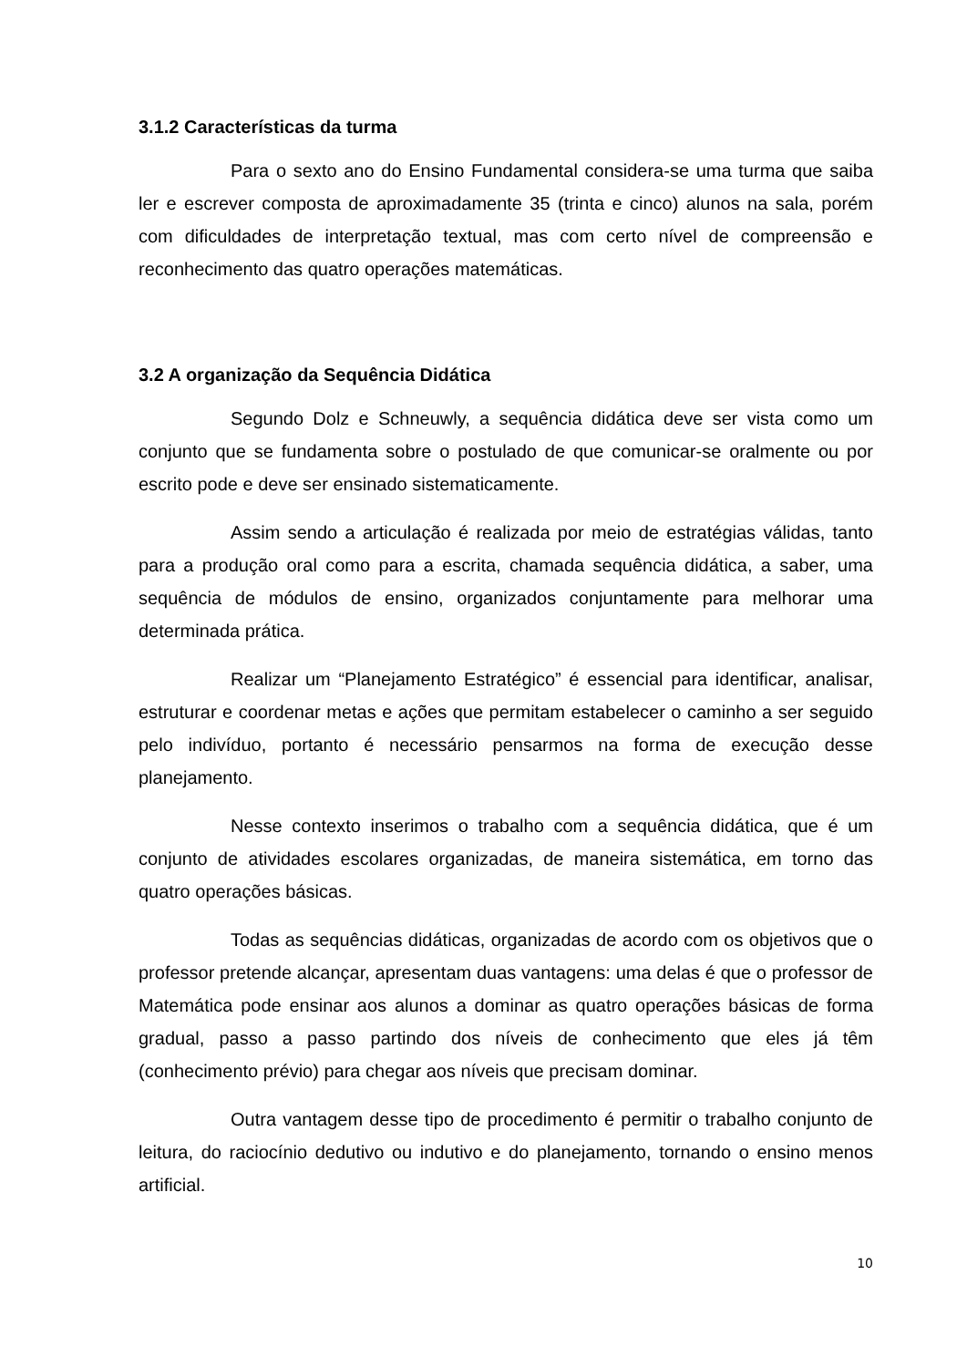3.1.2 Características da turma
Para o sexto ano do Ensino Fundamental considera-se uma turma que saiba ler e escrever composta de aproximadamente 35 (trinta e cinco) alunos na sala, porém com dificuldades de interpretação textual, mas com certo nível de compreensão e reconhecimento das quatro operações matemáticas.
3.2 A organização da Sequência Didática
Segundo Dolz e Schneuwly, a sequência didática deve ser vista como um conjunto que se fundamenta sobre o postulado de que comunicar-se oralmente ou por escrito pode e deve ser ensinado sistematicamente.
Assim sendo a articulação é realizada por meio de estratégias válidas, tanto para a produção oral como para a escrita, chamada sequência didática, a saber, uma sequência de módulos de ensino, organizados conjuntamente para melhorar uma determinada prática.
Realizar um “Planejamento Estratégico” é essencial para identificar, analisar, estruturar e coordenar metas e ações que permitam estabelecer o caminho a ser seguido pelo indivíduo, portanto é necessário pensarmos na forma de execução desse planejamento.
Nesse contexto inserimos o trabalho com a sequência didática, que é um conjunto de atividades escolares organizadas, de maneira sistemática, em torno das quatro operações básicas.
Todas as sequências didáticas, organizadas de acordo com os objetivos que o professor pretende alcançar, apresentam duas vantagens: uma delas é que o professor de Matemática pode ensinar aos alunos a dominar as quatro operações básicas de forma gradual, passo a passo partindo dos níveis de conhecimento que eles já têm (conhecimento prévio) para chegar aos níveis que precisam dominar.
Outra vantagem desse tipo de procedimento é permitir o trabalho conjunto de leitura, do raciocínio dedutivo ou indutivo e do planejamento, tornando o ensino menos artificial.
10